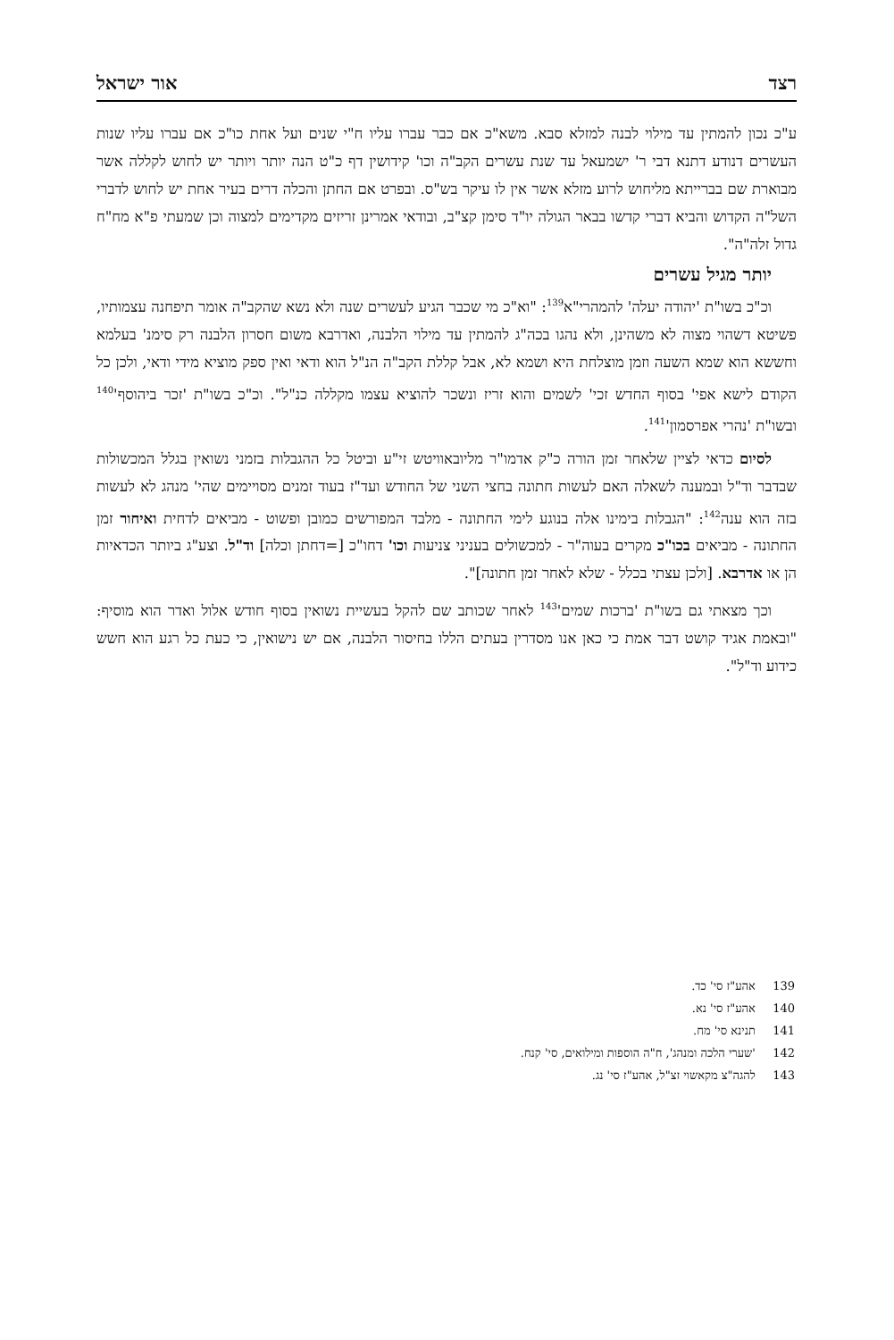רצד אור ישראל
ע"כ נכון להמתין עד מילוי לבנה למזלא סבא. משא"כ אם כבר עברו עליו ח"י שנים ועל אחת כו"כ אם עברו עליו שנות העשרים דנודע דתנא דבי ר' ישמעאל עד שנת עשרים הקב"ה וכו' קידושין דף כ"ט הנה יותר ויותר יש לחוש לקללה אשר מבוארת שם בברייתא מליחוש לרוע מזלא אשר אין לו עיקר בש"ס. ובפרט אם החתן והכלה דרים בעיר אחת יש לחוש לדברי השל"ה הקדוש והביא דברי קדשו בבאר הגולה יו"ד סימן קצ"ב, ובודאי אמרינן זריזים מקדימים למצוה וכן שמעתי פ"א מח"ח גדול זלה"ה".
יותר מגיל עשרים
וכ"כ בשו"ת 'יהודה יעלה' להמהרי"א<sup>139</sup>: "וא"כ מי שכבר הגיע לעשרים שנה ולא נשא שהקב"ה אומר תיפחנה עצמותיו, פשיטא דשהוי מצוה לא משהינן, ולא נהגו בכה"ג להמתין עד מילוי הלבנה, ואדרבא משום חסרון הלבנה רק סימנ' בעלמא וחששא הוא שמא השעה וזמן מוצלחת היא ושמא לא, אבל קללת הקב"ה הנ"ל הוא ודאי ואין ספק מוציא מידי ודאי, ולכן כל הקודם לישא אפי' בסוף החדש זכי' לשמים והוא זריז ונשכר להוציא עצמו מקללה כנ"ל". וכ"כ בשו"ת 'זכר ביהוסף'<sup>140</sup> ובשו"ת 'נהרי אפרסמון'<sup>141</sup>.
לסיום כדאי לציין שלאחר זמן הורה כ"ק אדמו"ר מליובאוויטש זי"ע וביטל כל ההגבלות בזמני נשואין בגלל המכשולות שבדבר וד"ל ובמענה לשאלה האם לעשות חתונה בחצי השני של החודש ועד"ז בעוד זמנים מסויימים שהי' מנהג לא לעשות בזה הוא ענה<sup>142</sup>: "הגבלות בימינו אלה בנוגע לימי החתונה - מלבד המפורשים כמובן ופשוט - מביאים לדחית ואיחור זמן החתונה - מביאים בכו"כ מקרים בעוה"ר - למכשולים בעניני צניעות וכו' דחו"כ [=דחתן וכלה] וד"ל. וצע"ג ביותר הכדאיות הן או אדרבא. [ולכן עצתי בכלל - שלא לאחר זמן חתונה]".
וכך מצאתי גם בשו"ת 'ברכות שמים'<sup>143</sup> לאחר שכותב שם להקל בעשיית נשואין בסוף חודש אלול ואדר הוא מוסיף: "ובאמת אגיד קושט דבר אמת כי כאן אנו מסדרין בעתים הללו בחיסור הלבנה, אם יש נישואין, כי כעת כל רגע הוא חשש כידוע וד"ל".
139 אהע"ז סי' כד.
140 אהע"ז סי' נא.
141 תנינא סי' מח.
142 'שערי הלכה ומנהג', ח"ה הוספות ומילואים, סי' קנח.
143 להגה"צ מקאשוי זצ"ל, אהע"ז סי' נג.